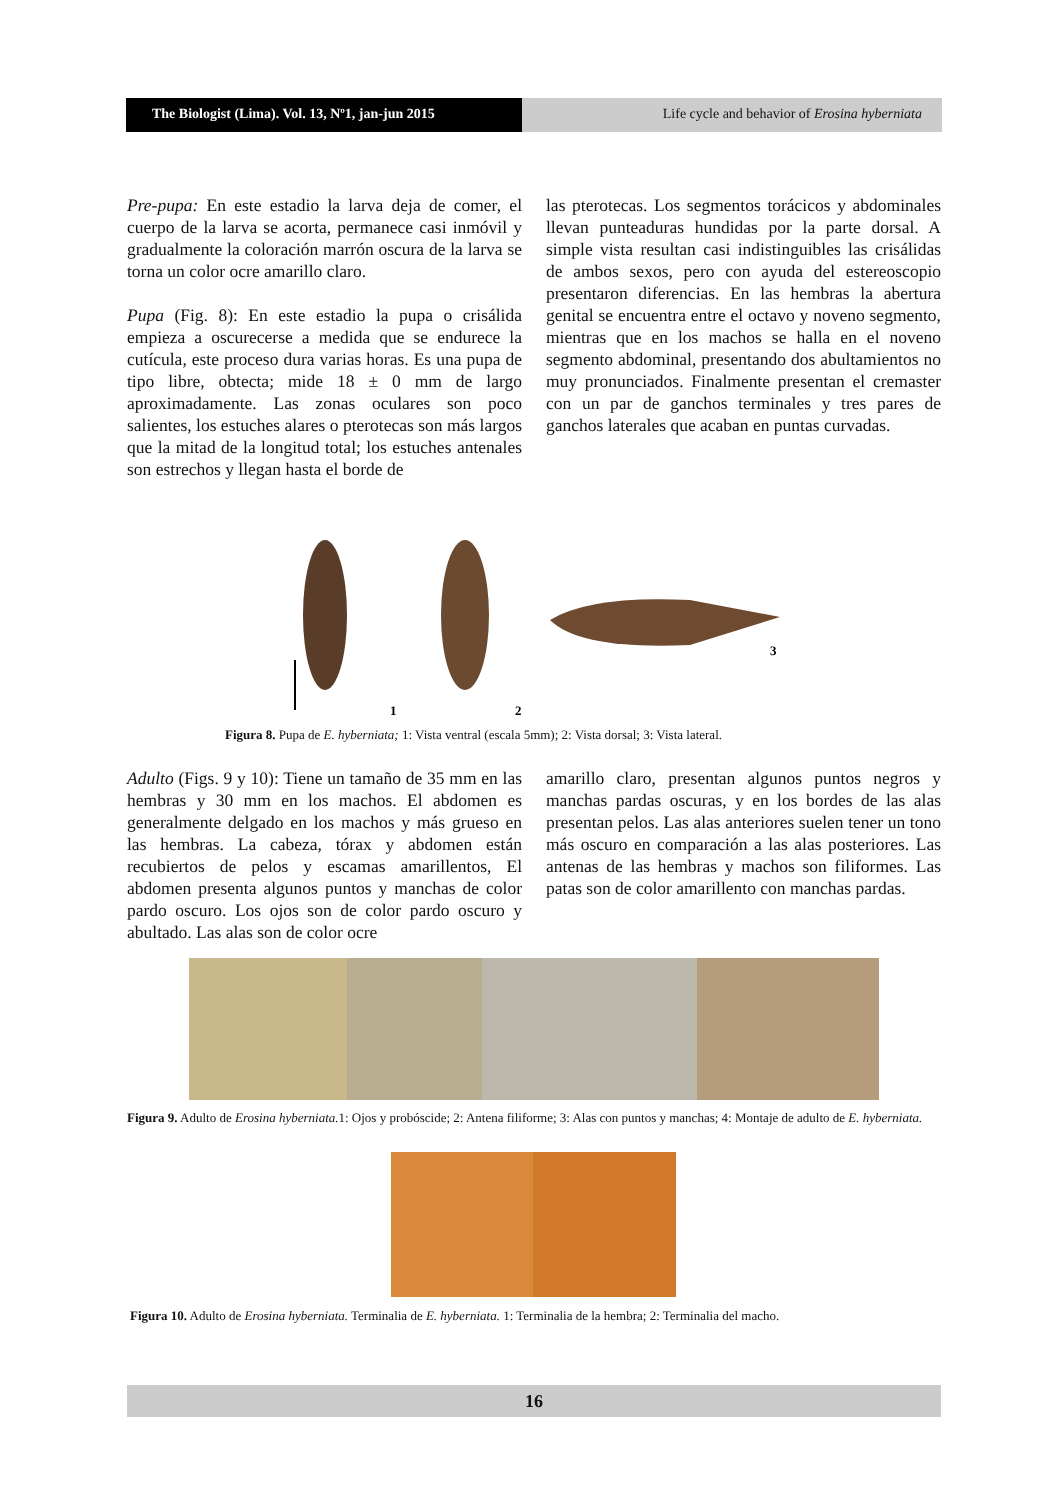The Biologist (Lima). Vol. 13, Nº1, jan-jun 2015
Life cycle and behavior of Erosina hyberniata
Pre-pupa: En este estadio la larva deja de comer, el cuerpo de la larva se acorta, permanece casi inmóvil y gradualmente la coloración marrón oscura de la larva se torna un color ocre amarillo claro.
Pupa (Fig. 8): En este estadio la pupa o crisálida empieza a oscurecerse a medida que se endurece la cutícula, este proceso dura varias horas. Es una pupa de tipo libre, obtecta; mide 18 ± 0 mm de largo aproximadamente. Las zonas oculares son poco salientes, los estuches alares o pterotecas son más largos que la mitad de la longitud total; los estuches antenales son estrechos y llegan hasta el borde de
las pterotecas. Los segmentos torácicos y abdominales llevan punteaduras hundidas por la parte dorsal. A simple vista resultan casi indistinguibles las crisálidas de ambos sexos, pero con ayuda del estereoscopio presentaron diferencias. En las hembras la abertura genital se encuentra entre el octavo y noveno segmento, mientras que en los machos se halla en el noveno segmento abdominal, presentando dos abultamientos no muy pronunciados. Finalmente presentan el cremaster con un par de ganchos terminales y tres pares de ganchos laterales que acaban en puntas curvadas.
1
2
3
Figura 8. Pupa de E. hyberniata; 1: Vista ventral (escala 5mm); 2: Vista dorsal; 3: Vista lateral.
Adulto (Figs. 9 y 10): Tiene un tamaño de 35 mm en las hembras y 30 mm en los machos. El abdomen es generalmente delgado en los machos y más grueso en las hembras. La cabeza, tórax y abdomen están recubiertos de pelos y escamas amarillentos, El abdomen presenta algunos puntos y manchas de color pardo oscuro. Los ojos son de color pardo oscuro y abultado. Las alas son de color ocre
amarillo claro, presentan algunos puntos negros y manchas pardas oscuras, y en los bordes de las alas presentan pelos. Las alas anteriores suelen tener un tono más oscuro en comparación a las alas posteriores. Las antenas de las hembras y machos son filiformes. Las patas son de color amarillento con manchas pardas.
Figura 9. Adulto de Erosina hyberniata. 1: Ojos y probóscide; 2: Antena filiforme; 3: Alas con puntos y manchas; 4: Montaje de adulto de E. hyberniata.
Figura 10. Adulto de Erosina hyberniata. Terminalia de E. hyberniata. 1: Terminalia de la hembra; 2: Terminalia del macho.
16